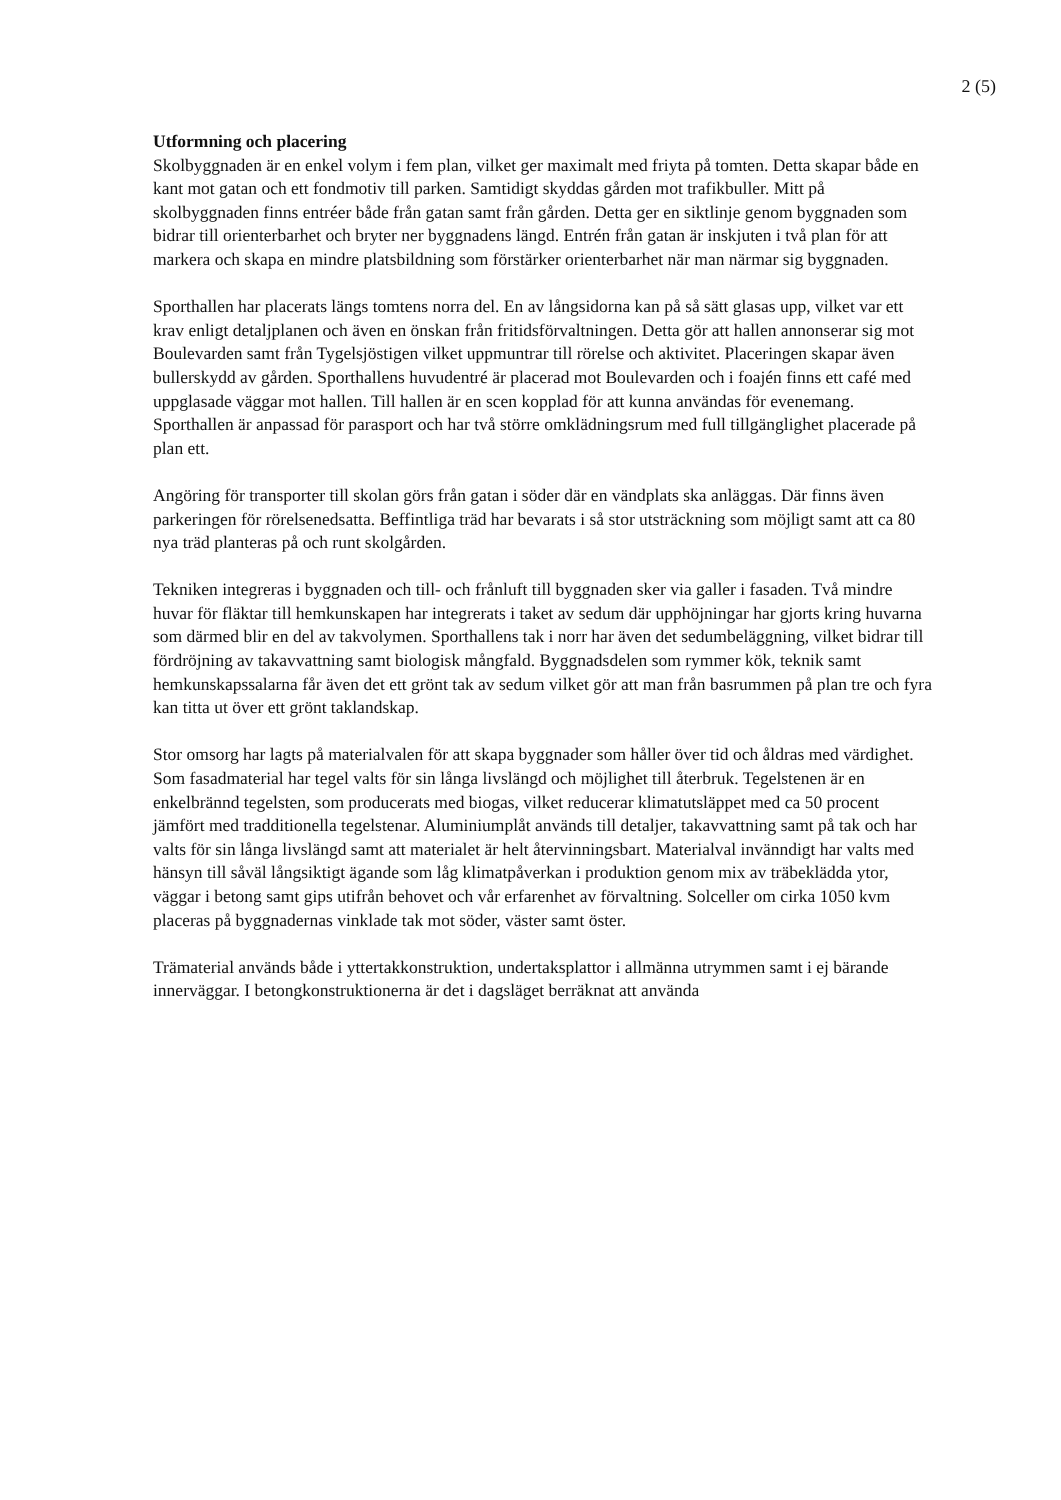2 (5)
Utformning och placering
Skolbyggnaden är en enkel volym i fem plan, vilket ger maximalt med friyta på tomten. Detta skapar både en kant mot gatan och ett fondmotiv till parken. Samtidigt skyddas gården mot trafikbuller. Mitt på skolbyggnaden finns entréer både från gatan samt från gården. Detta ger en siktlinje genom byggnaden som bidrar till orienterbarhet och bryter ner byggnadens längd. Entrén från gatan är inskjuten i två plan för att markera och skapa en mindre platsbildning som förstärker orienterbarhet när man närmar sig byggnaden.
Sporthallen har placerats längs tomtens norra del. En av långsidorna kan på så sätt glasas upp, vilket var ett krav enligt detaljplanen och även en önskan från fritidsförvaltningen. Detta gör att hallen annonserar sig mot Boulevarden samt från Tygelsjöstigen vilket uppmuntrar till rörelse och aktivitet. Placeringen skapar även bullerskydd av gården. Sporthallens huvudentré är placerad mot Boulevarden och i foajén finns ett café med uppglasade väggar mot hallen. Till hallen är en scen kopplad för att kunna användas för evenemang. Sporthallen är anpassad för parasport och har två större omklädningsrum med full tillgänglighet placerade på plan ett.
Angöring för transporter till skolan görs från gatan i söder där en vändplats ska anläggas. Där finns även parkeringen för rörelsenedsatta. Beffintliga träd har bevarats i så stor utsträckning som möjligt samt att ca 80 nya träd planteras på och runt skolgården.
Tekniken integreras i byggnaden och till- och frånluft till byggnaden sker via galler i fasaden. Två mindre huvar för fläktar till hemkunskapen har integrerats i taket av sedum där upphöjningar har gjorts kring huvarna som därmed blir en del av takvolymen. Sporthallens tak i norr har även det sedumbeläggning, vilket bidrar till fördröjning av takavvattning samt biologisk mångfald. Byggnadsdelen som rymmer kök, teknik samt hemkunskapssalarna får även det ett grönt tak av sedum vilket gör att man från basrummen på plan tre och fyra kan titta ut över ett grönt taklandskap.
Stor omsorg har lagts på materialvalen för att skapa byggnader som håller över tid och åldras med värdighet. Som fasadmaterial har tegel valts för sin långa livslängd och möjlighet till återbruk. Tegelstenen är en enkelbrännd tegelsten, som producerats med biogas, vilket reducerar klimatutsläppet med ca 50 procent jämfört med tradditionella tegelstenar. Aluminiumplåt används till detaljer, takavvattning samt på tak och har valts för sin långa livslängd samt att materialet är helt återvinningsbart. Materialval invänndigt har valts med hänsyn till såväl långsiktigt ägande som låg klimatpåverkan i produktion genom mix av träbeklädda ytor, väggar i betong samt gips utifrån behovet och vår erfarenhet av förvaltning. Solceller om cirka 1050 kvm placeras på byggnadernas vinklade tak mot söder, väster samt öster.
Trämaterial används både i yttertakkonstruktion, undertaksplattor i allmänna utrymmen samt i ej bärande innerväggar. I betongkonstruktionerna är det i dagsläget berräknat att använda